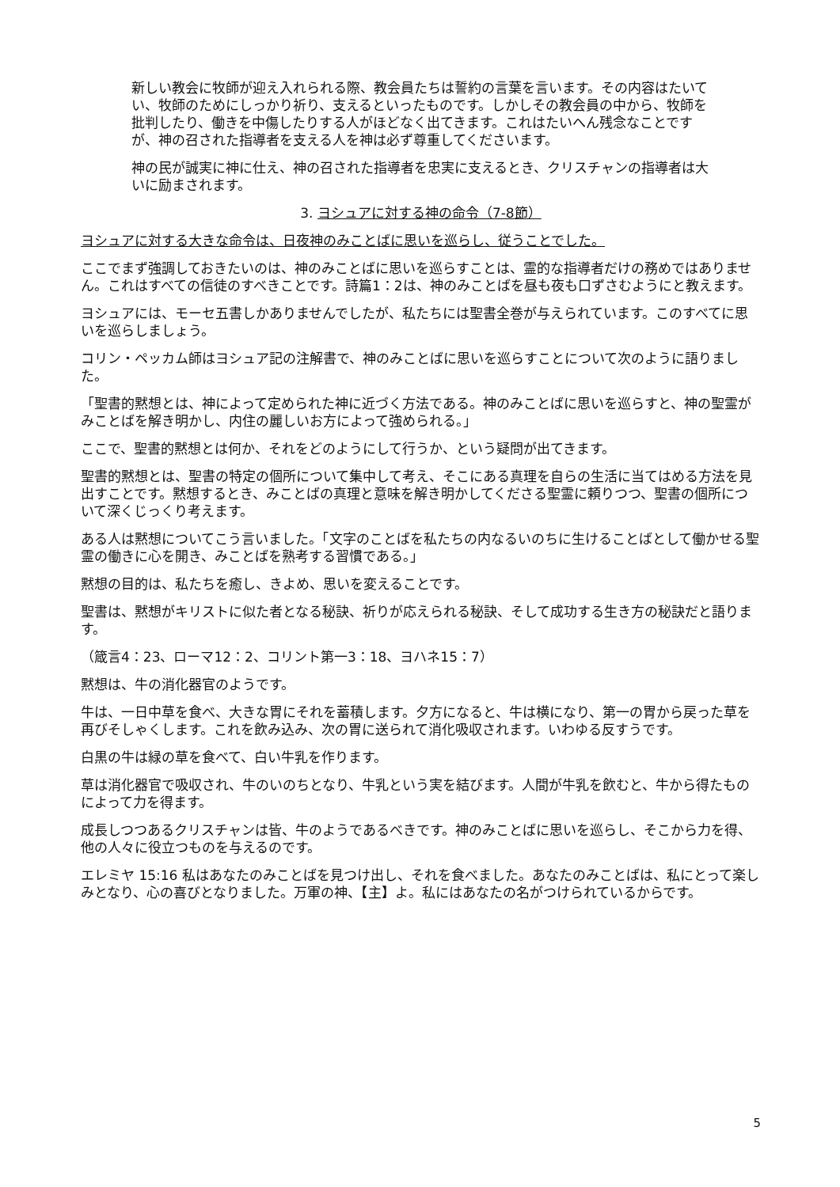新しい教会に牧師が迎え入れられる際、教会員たちは誓約の言葉を言います。その内容はたいてい、牧師のためにしっかり祈り、支えるといったものです。しかしその教会員の中から、牧師を批判したり、働きを中傷したりする人がほどなく出てきます。これはたいへん残念なことですが、神の召された指導者を支える人を神は必ず尊重してくださいます。
神の民が誠実に神に仕え、神の召された指導者を忠実に支えるとき、クリスチャンの指導者は大いに励まされます。
3. ヨシュアに対する神の命令（7-8節）
ヨシュアに対する大きな命令は、日夜神のみことばに思いを巡らし、従うことでした。
ここでまず強調しておきたいのは、神のみことばに思いを巡らすことは、霊的な指導者だけの務めではありません。これはすべての信徒のすべきことです。詩篇1：2は、神のみことばを昼も夜も口ずさむようにと教えます。
ヨシュアには、モーセ五書しかありませんでしたが、私たちには聖書全巻が与えられています。このすべてに思いを巡らしましょう。
コリン・ペッカム師はヨシュア記の注解書で、神のみことばに思いを巡らすことについて次のように語りました。
「聖書的黙想とは、神によって定められた神に近づく方法である。神のみことばに思いを巡らすと、神の聖霊がみことばを解き明かし、内住の麗しいお方によって強められる。」
ここで、聖書的黙想とは何か、それをどのようにして行うか、という疑問が出てきます。
聖書的黙想とは、聖書の特定の個所について集中して考え、そこにある真理を自らの生活に当てはめる方法を見出すことです。黙想するとき、みことばの真理と意味を解き明かしてくださる聖霊に頼りつつ、聖書の個所について深くじっくり考えます。
ある人は黙想についてこう言いました。「文字のことばを私たちの内なるいのちに生けることばとして働かせる聖霊の働きに心を開き、みことばを熟考する習慣である。」
黙想の目的は、私たちを癒し、きよめ、思いを変えることです。
聖書は、黙想がキリストに似た者となる秘訣、祈りが応えられる秘訣、そして成功する生き方の秘訣だと語ります。
（箴言4：23、ローマ12：2、コリント第一3：18、ヨハネ15：7）
黙想は、牛の消化器官のようです。
牛は、一日中草を食べ、大きな胃にそれを蓄積します。夕方になると、牛は横になり、第一の胃から戻った草を再びそしゃくします。これを飲み込み、次の胃に送られて消化吸収されます。いわゆる反すうです。
白黒の牛は緑の草を食べて、白い牛乳を作ります。
草は消化器官で吸収され、牛のいのちとなり、牛乳という実を結びます。人間が牛乳を飲むと、牛から得たものによって力を得ます。
成長しつつあるクリスチャンは皆、牛のようであるべきです。神のみことばに思いを巡らし、そこから力を得、他の人々に役立つものを与えるのです。
エレミヤ 15:16 私はあなたのみことばを見つけ出し、それを食べました。あなたのみことばは、私にとって楽しみとなり、心の喜びとなりました。万軍の神、【主】よ。私にはあなたの名がつけられているからです。
5